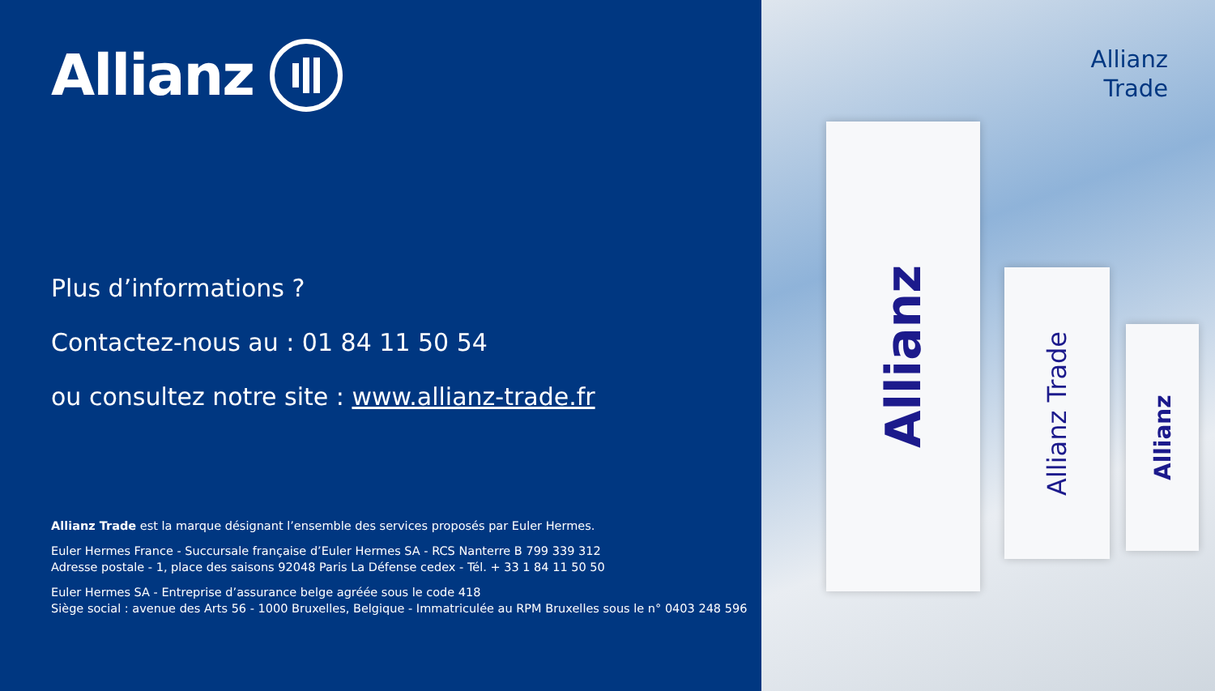Allianz
Plus d’informations ?
Contactez-nous au : 01 84 11 50 54
ou consultez notre site : www.allianz-trade.fr
Allianz Trade est la marque désignant l’ensemble des services proposés par Euler Hermes.
Euler Hermes France - Succursale française d’Euler Hermes SA - RCS Nanterre B 799 339 312
Adresse postale - 1, place des saisons 92048 Paris La Défense cedex - Tél. + 33 1 84 11 50 50
Euler Hermes SA - Entreprise d’assurance belge agréée sous le code 418
Siège social : avenue des Arts 56 - 1000 Bruxelles, Belgique - Immatriculée au RPM Bruxelles sous le n° 0403 248 596
Allianz
Trade
Allianz
Allianz Trade
Allianz